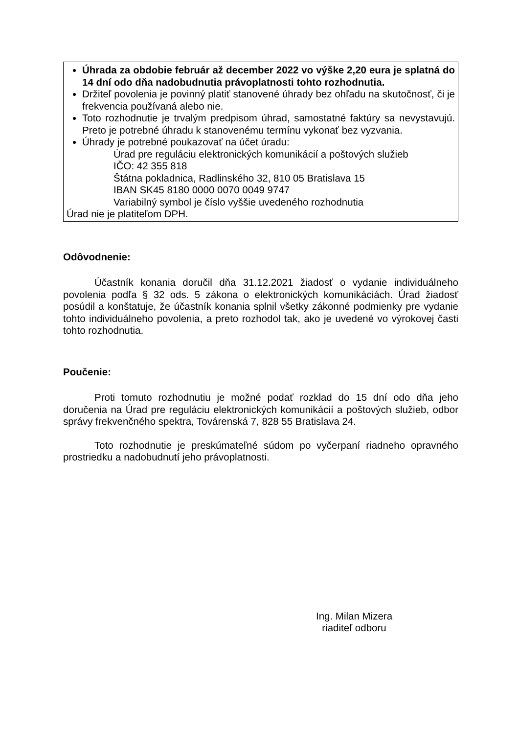Úhrada za obdobie február až december 2022 vo výške 2,20 eura je splatná do 14 dní odo dňa nadobudnutia právoplatnosti tohto rozhodnutia.
Držiteľ povolenia je povinný platiť stanovené úhrady bez ohľadu na skutočnosť, či je frekvencia používaná alebo nie.
Toto rozhodnutie je trvalým predpisom úhrad, samostatné faktúry sa nevystavujú. Preto je potrebné úhradu k stanovenému termínu vykonať bez vyzvania.
Úhrady je potrebné poukazovať na účet úradu:
Úrad pre reguláciu elektronických komunikácií a poštových služieb
IČO: 42 355 818
Štátna pokladnica, Radlinského 32, 810 05 Bratislava 15
IBAN SK45 8180 0000 0070 0049 9747
Variabilný symbol je číslo vyššie uvedeného rozhodnutia
Úrad nie je platiteľom DPH.
Odôvodnenie:
Účastník konania doručil dňa 31.12.2021 žiadosť o vydanie individuálneho povolenia podľa § 32 ods. 5 zákona o elektronických komunikáciách. Úrad žiadosť posúdil a konštatuje, že účastník konania splnil všetky zákonné podmienky pre vydanie tohto individuálneho povolenia, a preto rozhodol tak, ako je uvedené vo výrokovej časti tohto rozhodnutia.
Poučenie:
Proti tomuto rozhodnutiu je možné podať rozklad do 15 dní odo dňa jeho doručenia na Úrad pre reguláciu elektronických komunikácií a poštových služieb, odbor správy frekvenčného spektra, Továrenská 7, 828 55 Bratislava 24.
Toto rozhodnutie je preskúmateľné súdom po vyčerpaní riadneho opravného prostriedku a nadobudnutí jeho právoplatnosti.
Ing. Milan Mizera
riaditeľ odboru